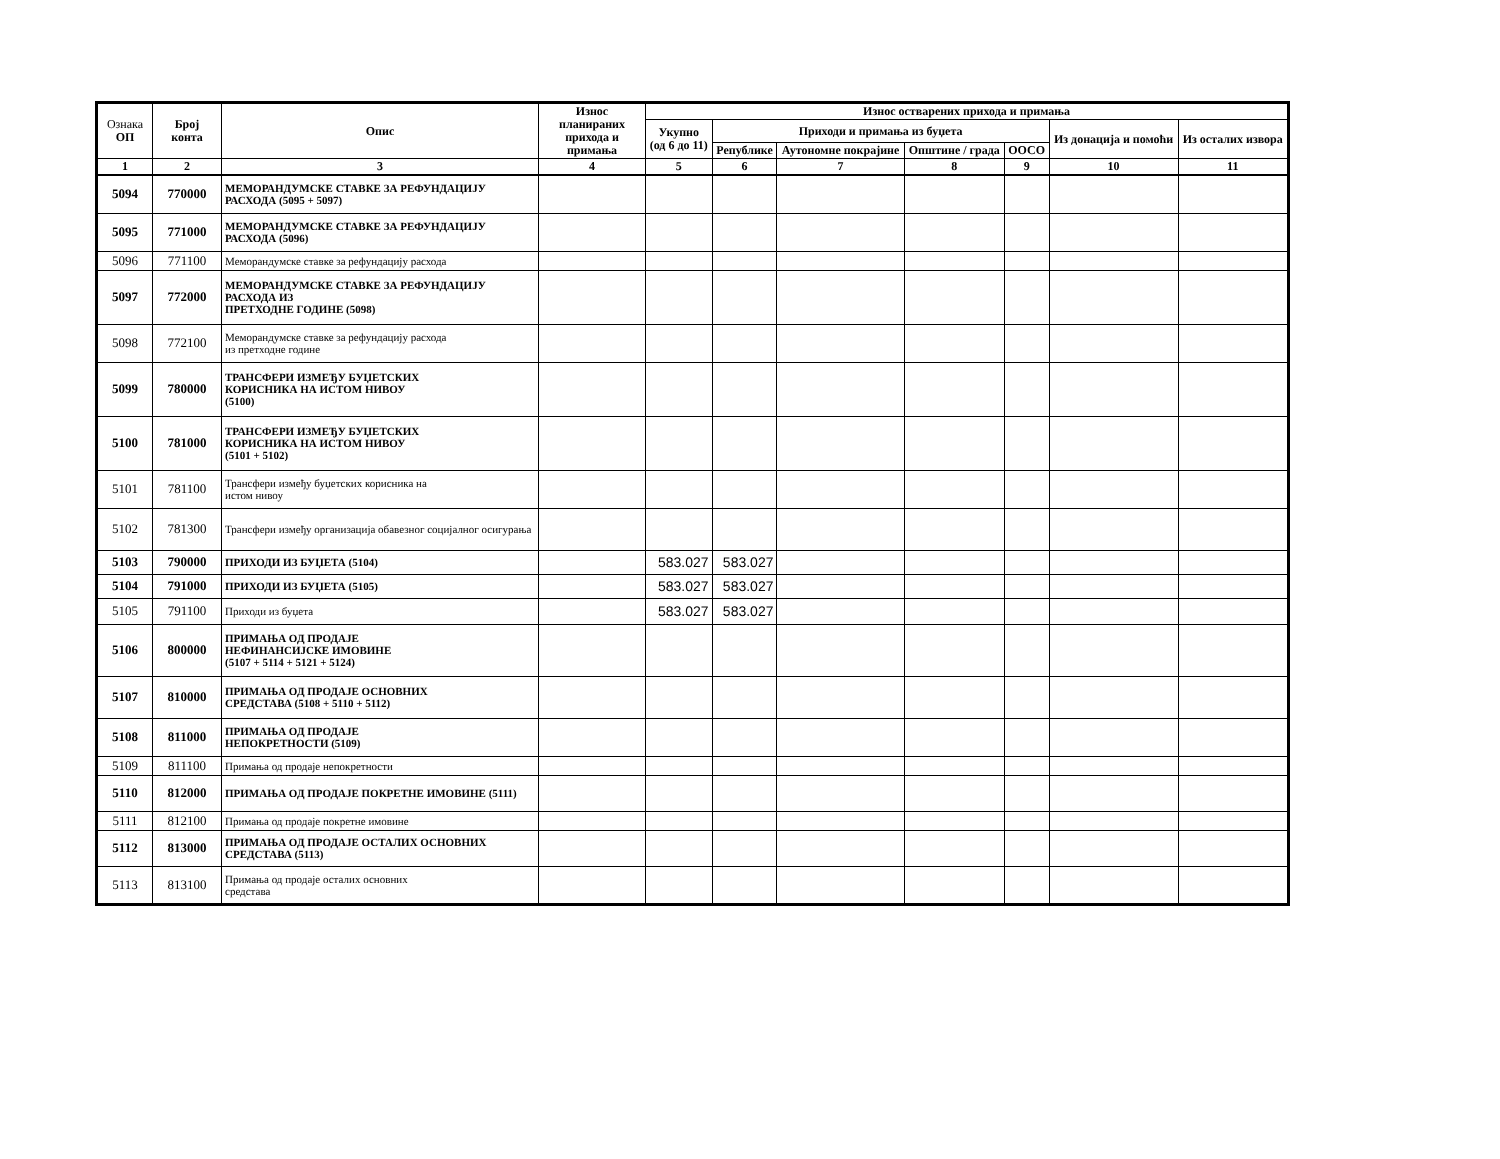| Ознака ОП | Број конта | Опис | Износ планираних прихода и примања | Износ остварених прихода и примања | | | | | | |
| --- | --- | --- | --- | --- | --- | --- | --- | --- | --- | --- |
| | | | | Укупно (од 6 до 11) | Приходи и примања из буџета | | | | Из донација и помоћи | Из осталих извора |
| | | | | | Републике | Аутономне покрајине | Општине / града | ООСО | | |
| 1 | 2 | 3 | 4 | 5 | 6 | 7 | 8 | 9 | 10 | 11 |
| 5094 | 770000 | МЕМОРАНДУМСКЕ СТАВКЕ ЗА РЕФУНДАЦИЈУ РАСХОДА (5095 + 5097) | | | | | | | | |
| 5095 | 771000 | МЕМОРАНДУМСКЕ СТАВКЕ ЗА РЕФУНДАЦИЈУ РАСХОДА (5096) | | | | | | | | |
| 5096 | 771100 | Меморандумске ставке за рефундацију расхода | | | | | | | | |
| 5097 | 772000 | МЕМОРАНДУМСКЕ СТАВКЕ ЗА РЕФУНДАЦИЈУ РАСХОДА ИЗ ПРЕТХОДНЕ ГОДИНЕ (5098) | | | | | | | | |
| 5098 | 772100 | Меморандумске ставке за рефундацију расхода из претходне године | | | | | | | | |
| 5099 | 780000 | ТРАНСФЕРИ ИЗМЕЂУ БУЏЕТСКИХ КОРИСНИКА НА ИСТОМ НИВОУ (5100) | | | | | | | | |
| 5100 | 781000 | ТРАНСФЕРИ ИЗМЕЂУ БУЏЕТСКИХ КОРИСНИКА НА ИСТОМ НИВОУ (5101 + 5102) | | | | | | | | |
| 5101 | 781100 | Трансфери између буџетских корисника на истом нивоу | | | | | | | | |
| 5102 | 781300 | Трансфери између организација обавезног социјалног осигурања | | | | | | | | |
| 5103 | 790000 | ПРИХОДИ ИЗ БУЏЕТА (5104) | | 583.027 | 583.027 | | | | | |
| 5104 | 791000 | ПРИХОДИ ИЗ БУЏЕТА (5105) | | 583.027 | 583.027 | | | | | |
| 5105 | 791100 | Приходи из буџета | | 583.027 | 583.027 | | | | | |
| 5106 | 800000 | ПРИМАЊА ОД ПРОДАЈЕ НЕФИНАНСИЈСКЕ ИМОВИНЕ (5107 + 5114 + 5121 + 5124) | | | | | | | | |
| 5107 | 810000 | ПРИМАЊА ОД ПРОДАЈЕ ОСНОВНИХ СРЕДСТАВА (5108 + 5110 + 5112) | | | | | | | | |
| 5108 | 811000 | ПРИМАЊА ОД ПРОДАЈЕ НЕПОКРЕТНОСТИ (5109) | | | | | | | | |
| 5109 | 811100 | Примања од продаје непокретности | | | | | | | | |
| 5110 | 812000 | ПРИМАЊА ОД ПРОДАЈЕ ПОКРЕТНЕ ИМОВИНЕ (5111) | | | | | | | | |
| 5111 | 812100 | Примања од продаје покретне имовине | | | | | | | | |
| 5112 | 813000 | ПРИМАЊА ОД ПРОДАЈЕ ОСТАЛИХ ОСНОВНИХ СРЕДСТАВА (5113) | | | | | | | | |
| 5113 | 813100 | Примања од продаје осталих основних средстава | | | | | | | | |